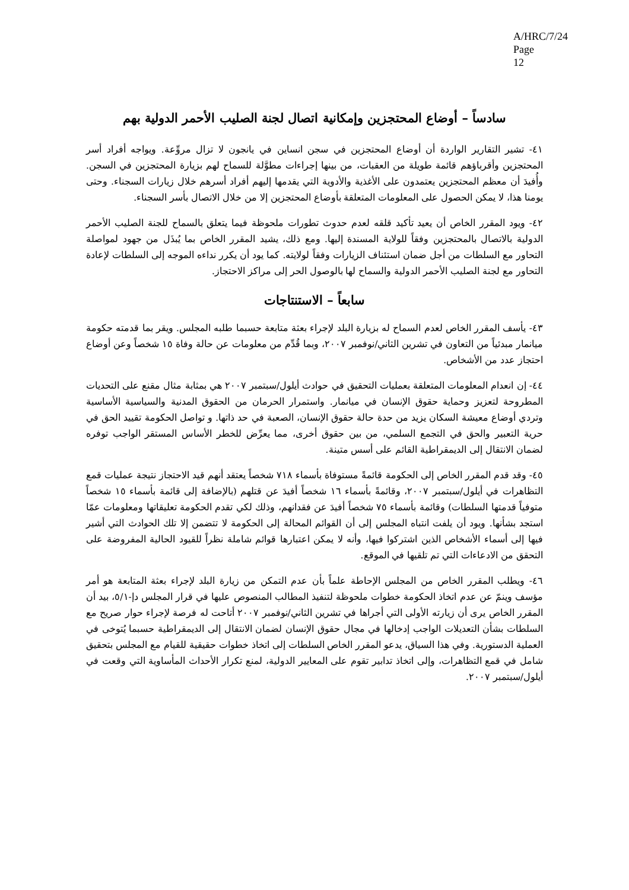A/HRC/7/24
Page 12
سادساً – أوضاع المحتجزين وإمكانية اتصال لجنة الصليب الأحمر الدولية بهم
٤١- تشير التقارير الواردة أن أوضاع المحتجزين في سجن انساين في يانجون لا تزال مروِّعة. ويواجه أفراد أسر المحتجزين وأقرباؤهم قائمة طويلة من العقبات، من بينها إجراءات مطوَّلة للسماح لهم بزيارة المحتجزين في السجن. وأُفيدَ أن معظم المحتجزين يعتمدون على الأغذية والأدوية التي يقدمها إليهم أفراد أسرهم خلال زيارات السجناء. وحتى يومنا هذا، لا يمكن الحصول على المعلومات المتعلقة بأوضاع المحتجزين إلا من خلال الاتصال بأسر السجناء.
٤٢- ويود المقرر الخاص أن يعيد تأكيد قلقه لعدم حدوث تطورات ملحوظة فيما يتعلق بالسماح للجنة الصليب الأحمر الدولية بالاتصال بالمحتجزين وفقاً للولاية المسندة إليها. ومع ذلك، يشيد المقرر الخاص بما يُبذَل من جهود لمواصلة التحاور مع السلطات من أجل ضمان استئناف الزيارات وفقاً لولايته. كما يود أن يكرر نداءه الموجه إلى السلطات لإعادة التحاور مع لجنة الصليب الأحمر الدولية والسماح لها بالوصول الحر إلى مراكز الاحتجاز.
سابعاً – الاستنتاجات
٤٣- يأسف المقرر الخاص لعدم السماح له بزيارة البلد لإجراء بعثة متابعة حسبما طلبه المجلس. ويقر بما قدمته حكومة ميانمار مبدئياً من التعاون في تشرين الثاني/نوفمبر ٢٠٠٧، وبما قُدِّم من معلومات عن حالة وفاة ١٥ شخصاً وعن أوضاع احتجاز عدد من الأشخاص.
٤٤- إن انعدام المعلومات المتعلقة بعمليات التحقيق في حوادث أيلول/سبتمبر ٢٠٠٧ هي بمثابة مثال مقنع على التحديات المطروحة لتعزيز وحماية حقوق الإنسان في ميانمار. واستمرار الحرمان من الحقوق المدنية والسياسية الأساسية وتردي أوضاع معيشة السكان يزيد من حدة حالة حقوق الإنسان، الصعبة في حد ذاتها. و تواصل الحكومة تقييد الحق في حرية التعبير والحق في التجمع السلمي، من بين حقوق أخرى، مما يعرِّض للخطر الأساس المستقر الواجب توفره لضمان الانتقال إلى الديمقراطية القائم على أسس متينة.
٤٥- وقد قدم المقرر الخاص إلى الحكومة قائمةً مستوفاة بأسماء ٧١٨ شخصاً يعتقد أنهم قيد الاحتجاز نتيجة عمليات قمع التظاهرات في أيلول/سبتمبر ٢٠٠٧، وقائمةً بأسماء ١٦ شخصاً أفيدَ عن قتلهم (بالإضافة إلى قائمة بأسماء ١٥ شخصاً متوفياً قدمتها السلطات) وقائمة بأسماء ٧٥ شخصاً أفيدَ عن فقدانهم، وذلك لكي تقدم الحكومة تعليقاتها ومعلومات عمّا استجد بشأنها. ويود أن يلفت انتباه المجلس إلى أن القوائم المحالة إلى الحكومة لا تتضمن إلا تلك الحوادث التي أشير فيها إلى أسماء الأشخاص الذين اشتركوا فيها، وأنه لا يمكن اعتبارها قوائم شاملة نظراً للقيود الحالية المفروضة على التحقق من الادعاءات التي تم تلقيها في الموقع.
٤٦- ويطلب المقرر الخاص من المجلس الإحاطة علماً بأن عدم التمكن من زيارة البلد لإجراء بعثة المتابعة هو أمر مؤسف وينمّ عن عدم اتخاذ الحكومة خطوات ملحوظة لتنفيذ المطالب المنصوص عليها في قرار المجلس دإ-٥/١، بيد أن المقرر الخاص يرى أن زيارته الأولى التي أجراها في تشرين الثاني/نوفمبر ٢٠٠٧ أتاحت له فرصة لإجراء حوار صريح مع السلطات بشأن التعديلات الواجب إدخالها في مجال حقوق الإنسان لضمان الانتقال إلى الديمقراطية حسبما يُتوخى في العملية الدستورية. وفي هذا السياق، يدعو المقرر الخاص السلطات إلى اتخاذ خطوات حقيقية للقيام مع المجلس بتحقيق شامل في قمع التظاهرات، وإلى اتخاذ تدابير تقوم على المعايير الدولية، لمنع تكرار الأحداث المأساوية التي وقعت في أيلول/سبتمبر ٢٠٠٧.